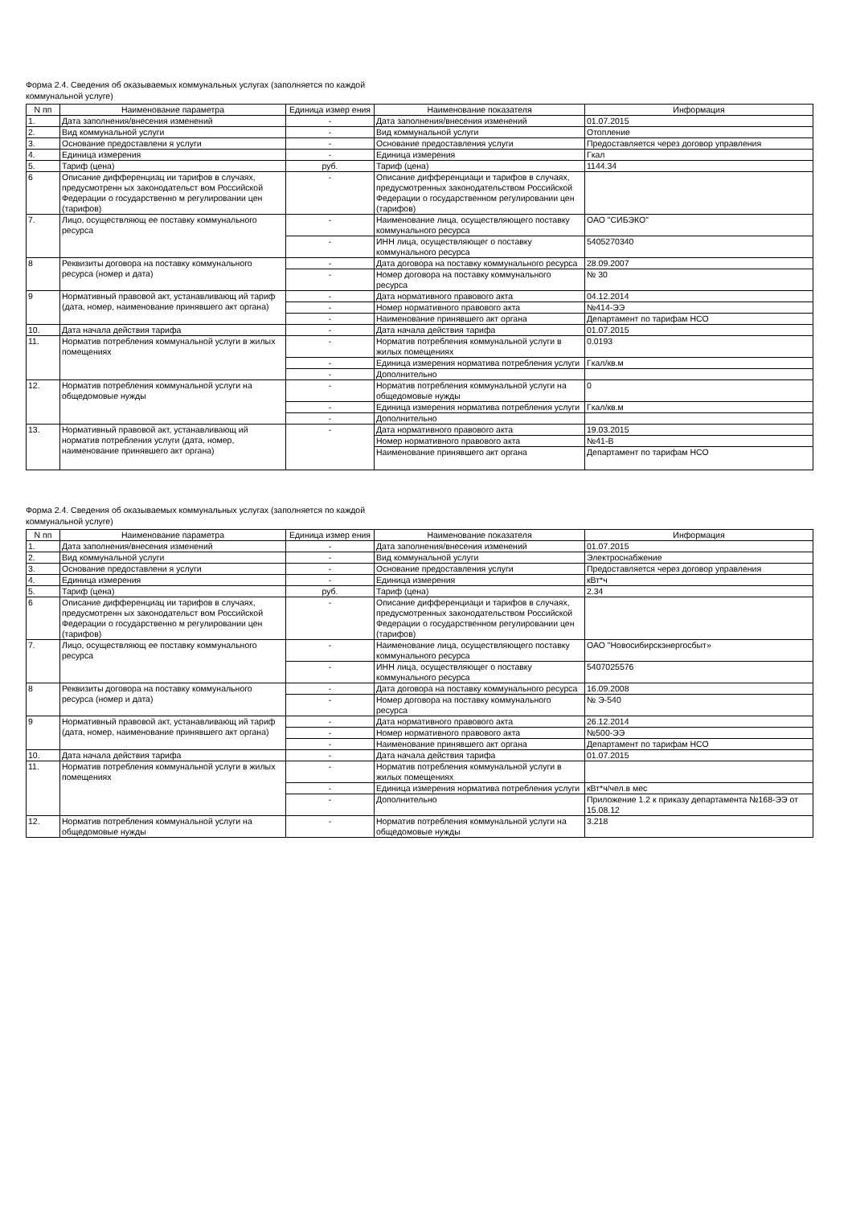Форма 2.4. Сведения об оказываемых коммунальных услугах (заполняется по каждой
коммунальной услуге)
| N пп | Наименование параметра | Единица измер ения | Наименование показателя | Информация |
| --- | --- | --- | --- | --- |
| 1. | Дата заполнения/внесения изменений | - | Дата заполнения/внесения изменений | 01.07.2015 |
| 2. | Вид коммунальной услуги | - | Вид коммунальной услуги | Отопление |
| 3. | Основание предоставлени я услуги | - | Основание предоставления услуги | Предоставляется через договор управления |
| 4. | Единица измерения | - | Единица измерения | Гкал |
| 5. | Тариф (цена) | руб. | Тариф (цена) | 1144.34 |
| 6 | Описание дифференциац ии тарифов в случаях, предусмотренн ых законодательст вом Российской Федерации о государственно м регулировании цен (тарифов) | - | Описание дифференциаци и тарифов в случаях, предусмотренных законодательством Российской Федерации о государственном регулировании цен (тарифов) | |
| 7. | Лицо, осуществляющ ее поставку коммунального ресурса | - | Наименование лица, осуществляющего поставку коммунального ресурса | ОАО "СИБЭКО" |
| | | - | ИНН лица, осуществляющег о поставку коммунального ресурса | 5405270340 |
| 8 | Реквизиты договора на поставку коммунального ресурса (номер и дата) | - | Дата договора на поставку коммунального ресурса | 28.09.2007 |
| | | - | Номер договора на поставку коммунального ресурса | № 30 |
| 9 | Нормативный правовой акт, устанавливающ ий тариф (дата, номер, наименование принявшего акт органа) | - | Дата нормативного правового акта | 04.12.2014 |
| | | - | Номер нормативного правового акта | №414-ЭЭ |
| | | - | Наименование принявшего акт органа | Департамент по тарифам НСО |
| 10. | Дата начала действия тарифа | - | Дата начала действия тарифа | 01.07.2015 |
| 11. | Норматив потребления коммунальной услуги в жилых помещениях | - | Норматив потребления коммунальной услуги в жилых помещениях | 0.0193 |
| | | - | Единица измерения норматива потребления услуги | Гкал/кв.м |
| | | - | Дополнительно | |
| 12. | Норматив потребления коммунальной услуги на общедомовые нужды | - | Норматив потребления коммунальной услуги на общедомовые нужды | 0 |
| | | - | Единица измерения норматива потребления услуги | Гкал/кв.м |
| | | - | Дополнительно | |
| 13. | Нормативный правовой акт, устанавливающ ий норматив потребления услуги (дата, номер, наименование принявшего акт органа) | - | Дата нормативного правового акта | 19.03.2015 |
| | | | Номер нормативного правового акта | №41-В |
| | | | Наименование принявшего акт органа | Департамент по тарифам НСО |
Форма 2.4. Сведения об оказываемых коммунальных услугах (заполняется по каждой
коммунальной услуге)
| N пп | Наименование параметра | Единица измер ения | Наименование показателя | Информация |
| --- | --- | --- | --- | --- |
| 1. | Дата заполнения/внесения изменений | - | Дата заполнения/внесения изменений | 01.07.2015 |
| 2. | Вид коммунальной услуги | - | Вид коммунальной услуги | Электроснабжение |
| 3. | Основание предоставлени я услуги | - | Основание предоставления услуги | Предоставляется через договор управления |
| 4. | Единица измерения | - | Единица измерения | кВт*ч |
| 5. | Тариф (цена) | руб. | Тариф (цена) | 2.34 |
| 6 | Описание дифференциац ии тарифов в случаях, предусмотренн ых законодательст вом Российской Федерации о государственно м регулировании цен (тарифов) | - | Описание дифференциаци и тарифов в случаях, предусмотренных законодательством Российской Федерации о государственном регулировании цен (тарифов) | |
| 7. | Лицо, осуществляющ ее поставку коммунального ресурса | - | Наименование лица, осуществляющего поставку коммунального ресурса | ОАО "Новосибирскэнергосбыт» |
| | | - | ИНН лица, осуществляющег о поставку коммунального ресурса | 5407025576 |
| 8 | Реквизиты договора на поставку коммунального ресурса (номер и дата) | - | Дата договора на поставку коммунального ресурса | 16.09.2008 |
| | | - | Номер договора на поставку коммунального ресурса | № Э-540 |
| 9 | Нормативный правовой акт, устанавливающ ий тариф (дата, номер, наименование принявшего акт органа) | - | Дата нормативного правового акта | 26.12.2014 |
| | | - | Номер нормативного правового акта | №500-ЭЭ |
| | | - | Наименование принявшего акт органа | Департамент по тарифам НСО |
| 10. | Дата начала действия тарифа | - | Дата начала действия тарифа | 01.07.2015 |
| 11. | Норматив потребления коммунальной услуги в жилых помещениях | - | Норматив потребления коммунальной услуги в жилых помещениях | |
| | | - | Единица измерения норматива потребления услуги | кВт*ч/чел.в мес |
| | | - | Дополнительно | Приложение 1.2 к приказу департамента №168-ЭЭ от 15.08.12 |
| 12. | Норматив потребления коммунальной услуги на общедомовые нужды | - | Норматив потребления коммунальной услуги на общедомовые нужды | 3.218 |